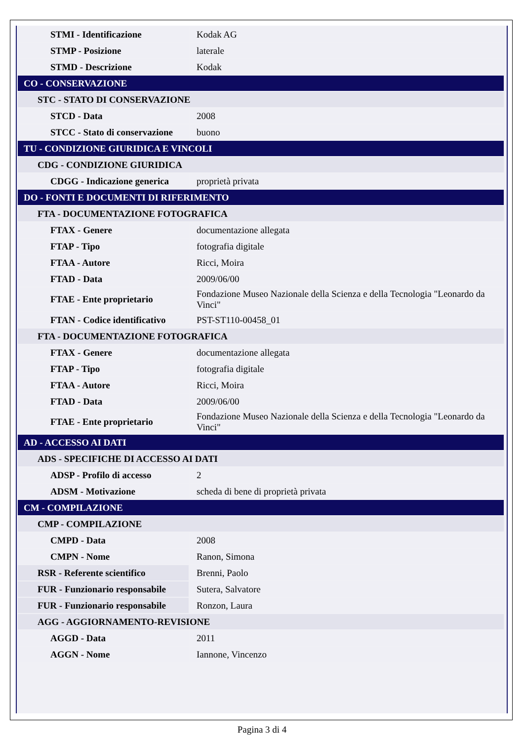| STMI - Identificazione | Kodak AG |
| STMP - Posizione | laterale |
| STMD - Descrizione | Kodak |
| CO - CONSERVAZIONE | |
| STC - STATO DI CONSERVAZIONE | |
| STCD - Data | 2008 |
| STCC - Stato di conservazione | buono |
| TU - CONDIZIONE GIURIDICA E VINCOLI | |
| CDG - CONDIZIONE GIURIDICA | |
| CDGG - Indicazione generica | proprietà privata |
| DO - FONTI E DOCUMENTI DI RIFERIMENTO | |
| FTA - DOCUMENTAZIONE FOTOGRAFICA | |
| FTAX - Genere | documentazione allegata |
| FTAP - Tipo | fotografia digitale |
| FTAA - Autore | Ricci, Moira |
| FTAD - Data | 2009/06/00 |
| FTAE - Ente proprietario | Fondazione Museo Nazionale della Scienza e della Tecnologia "Leonardo da Vinci" |
| FTAN - Codice identificativo | PST-ST110-00458_01 |
| FTA - DOCUMENTAZIONE FOTOGRAFICA | |
| FTAX - Genere | documentazione allegata |
| FTAP - Tipo | fotografia digitale |
| FTAA - Autore | Ricci, Moira |
| FTAD - Data | 2009/06/00 |
| FTAE - Ente proprietario | Fondazione Museo Nazionale della Scienza e della Tecnologia "Leonardo da Vinci" |
| AD - ACCESSO AI DATI | |
| ADS - SPECIFICHE DI ACCESSO AI DATI | |
| ADSP - Profilo di accesso | 2 |
| ADSM - Motivazione | scheda di bene di proprietà privata |
| CM - COMPILAZIONE | |
| CMP - COMPILAZIONE | |
| CMPD - Data | 2008 |
| CMPN - Nome | Ranon, Simona |
| RSR - Referente scientifico | Brenni, Paolo |
| FUR - Funzionario responsabile | Sutera, Salvatore |
| FUR - Funzionario responsabile | Ronzon, Laura |
| AGG - AGGIORNAMENTO-REVISIONE | |
| AGGD - Data | 2011 |
| AGGN - Nome | Iannone, Vincenzo |
Pagina 3 di 4